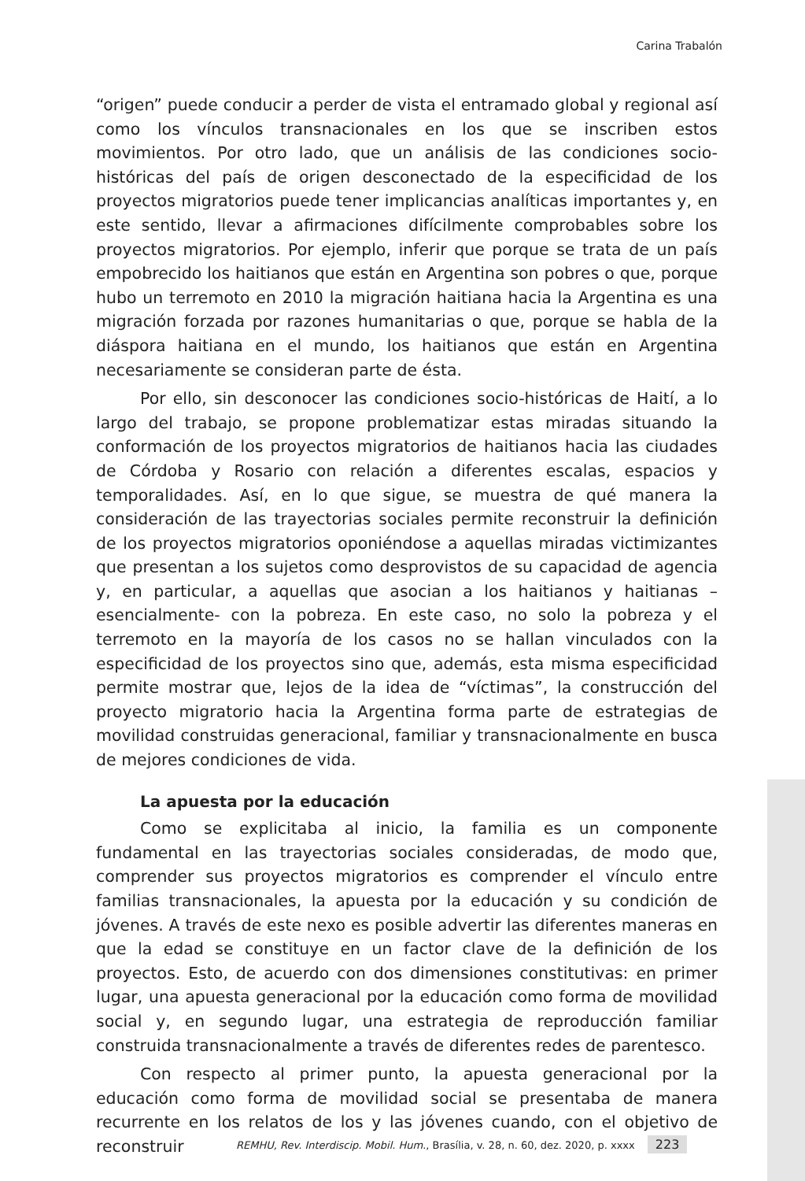Carina Trabalón
“origen” puede conducir a perder de vista el entramado global y regional así como los vínculos transnacionales en los que se inscriben estos movimientos. Por otro lado, que un análisis de las condiciones socio-históricas del país de origen desconectado de la especificidad de los proyectos migratorios puede tener implicancias analíticas importantes y, en este sentido, llevar a afirmaciones difícilmente comprobables sobre los proyectos migratorios. Por ejemplo, inferir que porque se trata de un país empobrecido los haitianos que están en Argentina son pobres o que, porque hubo un terremoto en 2010 la migración haitiana hacia la Argentina es una migración forzada por razones humanitarias o que, porque se habla de la diáspora haitiana en el mundo, los haitianos que están en Argentina necesariamente se consideran parte de ésta.
Por ello, sin desconocer las condiciones socio-históricas de Haití, a lo largo del trabajo, se propone problematizar estas miradas situando la conformación de los proyectos migratorios de haitianos hacia las ciudades de Córdoba y Rosario con relación a diferentes escalas, espacios y temporalidades. Así, en lo que sigue, se muestra de qué manera la consideración de las trayectorias sociales permite reconstruir la definición de los proyectos migratorios oponiéndose a aquellas miradas victimizantes que presentan a los sujetos como desprovistos de su capacidad de agencia y, en particular, a aquellas que asocian a los haitianos y haitianas –esencialmente- con la pobreza. En este caso, no solo la pobreza y el terremoto en la mayoría de los casos no se hallan vinculados con la especificidad de los proyectos sino que, además, esta misma especificidad permite mostrar que, lejos de la idea de “víctimas”, la construcción del proyecto migratorio hacia la Argentina forma parte de estrategias de movilidad construidas generacional, familiar y transnacionalmente en busca de mejores condiciones de vida.
La apuesta por la educación
Como se explicitaba al inicio, la familia es un componente fundamental en las trayectorias sociales consideradas, de modo que, comprender sus proyectos migratorios es comprender el vínculo entre familias transnacionales, la apuesta por la educación y su condición de jóvenes. A través de este nexo es posible advertir las diferentes maneras en que la edad se constituye en un factor clave de la definición de los proyectos. Esto, de acuerdo con dos dimensiones constitutivas: en primer lugar, una apuesta generacional por la educación como forma de movilidad social y, en segundo lugar, una estrategia de reproducción familiar construida transnacionalmente a través de diferentes redes de parentesco.
Con respecto al primer punto, la apuesta generacional por la educación como forma de movilidad social se presentaba de manera recurrente en los relatos de los y las jóvenes cuando, con el objetivo de reconstruir
REMHU, Rev. Interdiscip. Mobil. Hum., Brasília, v. 28, n. 60, dez. 2020, p. xxxx 223